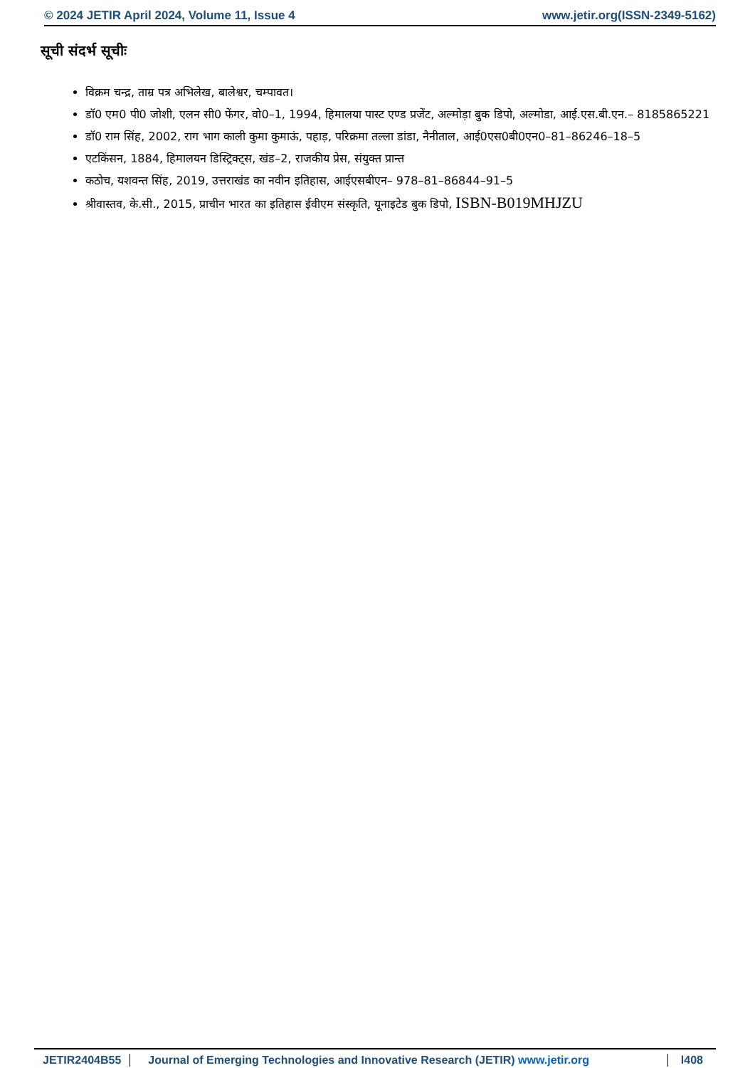© 2024 JETIR April 2024, Volume 11, Issue 4 www.jetir.org(ISSN-2349-5162)
सूची संदर्भ सूचीः
विक्रम चन्द्र, ताम्र पत्र अभिलेख, बालेश्वर, चम्पावत।
डॉ0 एम0 पी0 जोशी, एलन सी0 फेंगर, वो0–1, 1994, हिमालया पास्ट एण्ड प्रजेंट, अल्मोड़ा बुक डिपो, अल्मोडा, आई.एस.बी.एन.– 8185865221
डॉ0 राम सिंह, 2002, राग भाग काली कुमा कुमाऊं, पहाड़, परिक्रमा तल्ला डांडा, नैनीताल, आई0एस0बी0एन0–81–86246–18–5
एटकिंसन, 1884, हिमालयन डिस्ट्रिक्ट्स, खंड–2, राजकीय प्रेस, संयुक्त प्रान्त
कठोच, यशवन्त सिंह, 2019, उत्तराखंड का नवीन इतिहास, आईएसबीएन– 978–81–86844–91–5
श्रीवास्तव, के.सी., 2015, प्राचीन भारत का इतिहास ईवीएम संस्कृति, यूनाइटेड बुक डिपो, ISBN-B019MHJZU
JETIR2404B55 Journal of Emerging Technologies and Innovative Research (JETIR) www.jetir.org l408